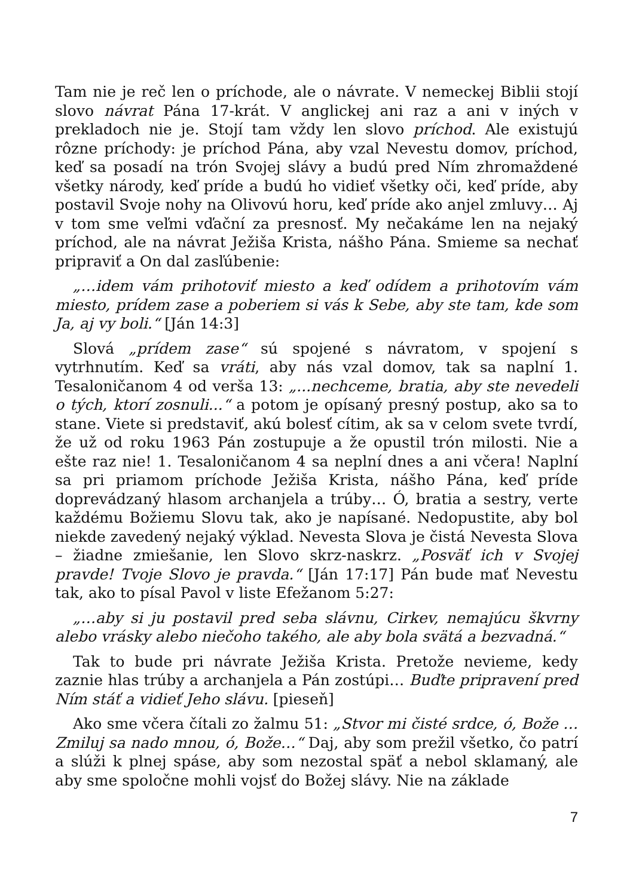Tam nie je reč len o príchode, ale o návrate. V nemeckej Biblii stojí slovo návrat Pána 17-krát. V anglickej ani raz a ani v iných v prekladoch nie je. Stojí tam vždy len slovo príchod. Ale existujú rôzne príchody: je príchod Pána, aby vzal Nevestu domov, príchod, keď sa posadí na trón Svojej slávy a budú pred Ním zhromaždené všetky národy, keď príde a budú ho vidieť všetky oči, keď príde, aby postavil Svoje nohy na Olivovú horu, keď príde ako anjel zmluvy… Aj v tom sme veľmi vďační za presnosť. My nečakáme len na nejaký príchod, ale na návrat Ježiša Krista, nášho Pána. Smieme sa nechať pripraviť a On dal zasľúbenie:
„…idem vám prihotoviť miesto a keď odídem a prihotovím vám miesto, prídem zase a poberiem si vás k Sebe, aby ste tam, kde som Ja, aj vy boli.“ [Ján 14:3]
Slová „prídem zase“ sú spojené s návratom, v spojení s vytrhnutím. Keď sa vráti, aby nás vzal domov, tak sa naplní 1. Tesaloničanom 4 od verša 13: „...nechceme, bratia, aby ste nevedeli o tých, ktorí zosnuli...“ a potom je opísaný presný postup, ako sa to stane. Viete si predstaviť, akú bolesť cítim, ak sa v celom svete tvrdí, že už od roku 1963 Pán zostupuje a že opustil trón milosti. Nie a ešte raz nie! 1. Tesaloničanom 4 sa neplní dnes a ani včera! Naplní sa pri priamom príchode Ježiša Krista, nášho Pána, keď príde doprevádzaný hlasom archanjela a trúby… Ó, bratia a sestry, verte každému Božiemu Slovu tak, ako je napísané. Nedopustite, aby bol niekde zavedený nejaký výklad. Nevesta Slova je čistá Nevesta Slova – žiadne zmiešanie, len Slovo skrz-naskrz. „Posväť ich v Svojej pravde! Tvoje Slovo je pravda.“ [Ján 17:17] Pán bude mať Nevestu tak, ako to písal Pavol v liste Efežanom 5:27:
„…aby si ju postavil pred seba slávnu, Cirkev, nemajúcu škvrny alebo vrásky alebo niečoho takého, ale aby bola svätá a bezvadná.“
Tak to bude pri návrate Ježiša Krista. Pretože nevieme, kedy zaznie hlas trúby a archanjela a Pán zostúpi… Buďte pripravení pred Ním stáť a vidieť Jeho slávu. [pieseň]
Ako sme včera čítali zo žalmu 51: „Stvor mi čisté srdce, ó, Bože … Zmiluj sa nado mnou, ó, Bože…“ Daj, aby som prežil všetko, čo patrí a slúži k plnej spáse, aby som nezostal späť a nebol sklamaný, ale aby sme spoločne mohli vojsť do Božej slávy. Nie na základe
7